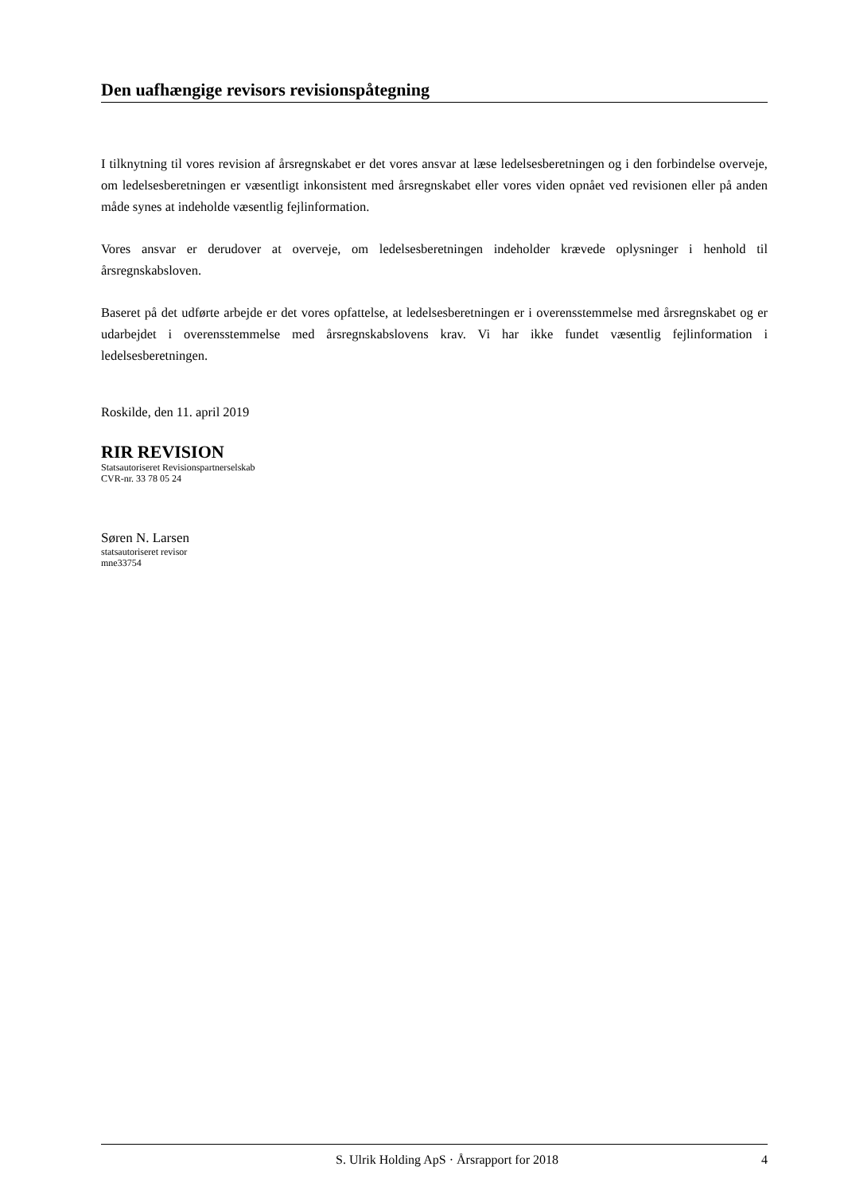Den uafhængige revisors revisionspåtegning
I tilknytning til vores revision af årsregnskabet er det vores ansvar at læse ledelsesberetningen og i den forbindelse overveje, om ledelsesberetningen er væsentligt inkonsistent med årsregnskabet eller vores viden opnået ved revisionen eller på anden måde synes at indeholde væsentlig fejlinformation.
Vores ansvar er derudover at overveje, om ledelsesberetningen indeholder krævede oplysninger i henhold til årsregnskabsloven.
Baseret på det udførte arbejde er det vores opfattelse, at ledelsesberetningen er i overensstemmelse med årsregnskabet og er udarbejdet i overensstemmelse med årsregnskabslovens krav. Vi har ikke fundet væsentlig fejlinformation i ledelsesberetningen.
Roskilde, den 11. april 2019
RIR REVISION
Statsautoriseret Revisionspartnerselskab
CVR-nr. 33 78 05 24
Søren N. Larsen
statsautoriseret revisor
mne33754
S. Ulrik Holding ApS · Årsrapport for 2018 4